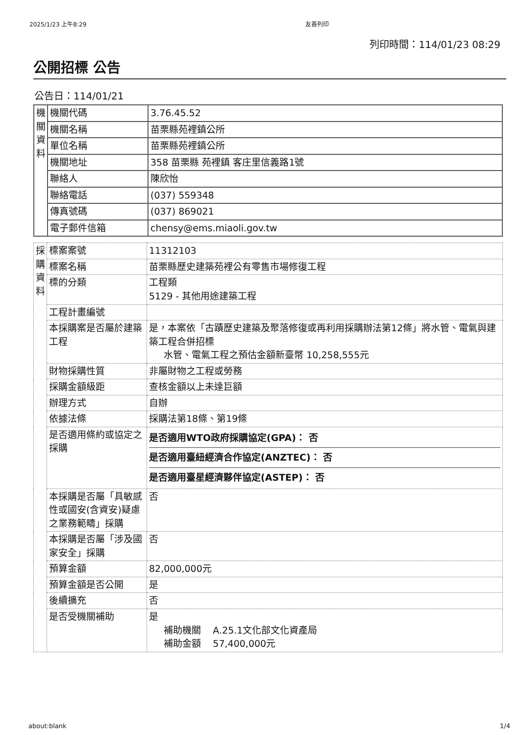2025/1/23 上午8:29 友善列印
列印時間：114/01/23 08:29
公開招標 公告
公告日：114/01/21
| 機關資料 | 機關代碼 | 3.76.45.52 |
| | 機關名稱 | 苗栗縣苑裡鎮公所 |
| | 單位名稱 | 苗栗縣苑裡鎮公所 |
| | 機關地址 | 358 苗栗縣 苑裡鎮 客庄里信義路1號 |
| | 聯絡人 | 陳欣怡 |
| | 聯絡電話 | (037) 559348 |
| | 傳真號碼 | (037) 869021 |
| | 電子郵件信箱 | chensy@ems.miaoli.gov.tw |
| 採購資料 | 標案案號 | 11312103 |
| | 標案名稱 | 苗栗縣歷史建築苑裡公有零售市場修復工程 |
| | 標的分類 | 工程類 5129 - 其他用途建築工程 |
| | 工程計畫編號 | |
| | 本採購案是否屬於建築工程 | 是，本案依「古蹟歷史建築及聚落修復或再利用採購辦法第12條」將水管、電氣與建築工程合併招標 水管、電氣工程之預估金額新臺幣 10,258,555元 |
| | 財物採購性質 | 非屬財物之工程或勞務 |
| | 採購金額級距 | 查核金額以上未達巨額 |
| | 辦理方式 | 自辦 |
| | 依據法條 | 採購法第18條、第19條 |
| | 是否適用條約或協定之採購 | 是否適用WTO政府採購協定(GPA)： 否 是否適用臺紐經濟合作協定(ANZTEC)： 否 是否適用臺星經濟夥伴協定(ASTEP)： 否 |
| | 本採購是否屬「具敏感性或國安(含資安)疑慮之業務範疇」採購 | 否 |
| | 本採購是否屬「涉及國家安全」採購 | 否 |
| | 預算金額 | 82,000,000元 |
| | 預算金額是否公開 | 是 |
| | 後續擴充 | 否 |
| | 是否受機關補助 | 是 補助機關 A.25.1文化部文化資產局 補助金額 57,400,000元 |
about:blank 1/4